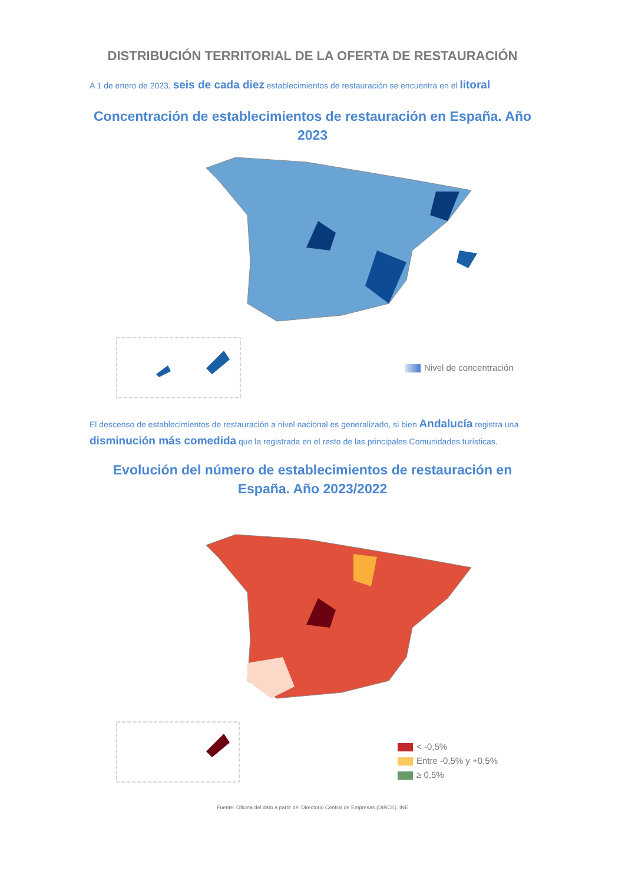DISTRIBUCIÓN TERRITORIAL DE LA OFERTA DE RESTAURACIÓN
A 1 de enero de 2023, seis de cada diez establecimientos de restauración se encuentra en el litoral
Concentración de establecimientos de restauración en España. Año 2023
Nivel de concentración
El descenso de establecimientos de restauración a nivel nacional es generalizado, si bien Andalucía registra una disminución más comedida que la registrada en el resto de las principales Comunidades turísticas.
Evolución del número de establecimientos de restauración en España. Año 2023/2022
< -0,5%
Entre -0,5% y +0,5%
≥ 0,5%
Fuente: Oficina del dato a partir del Directorio Central de Empresas (DIRCE). INE